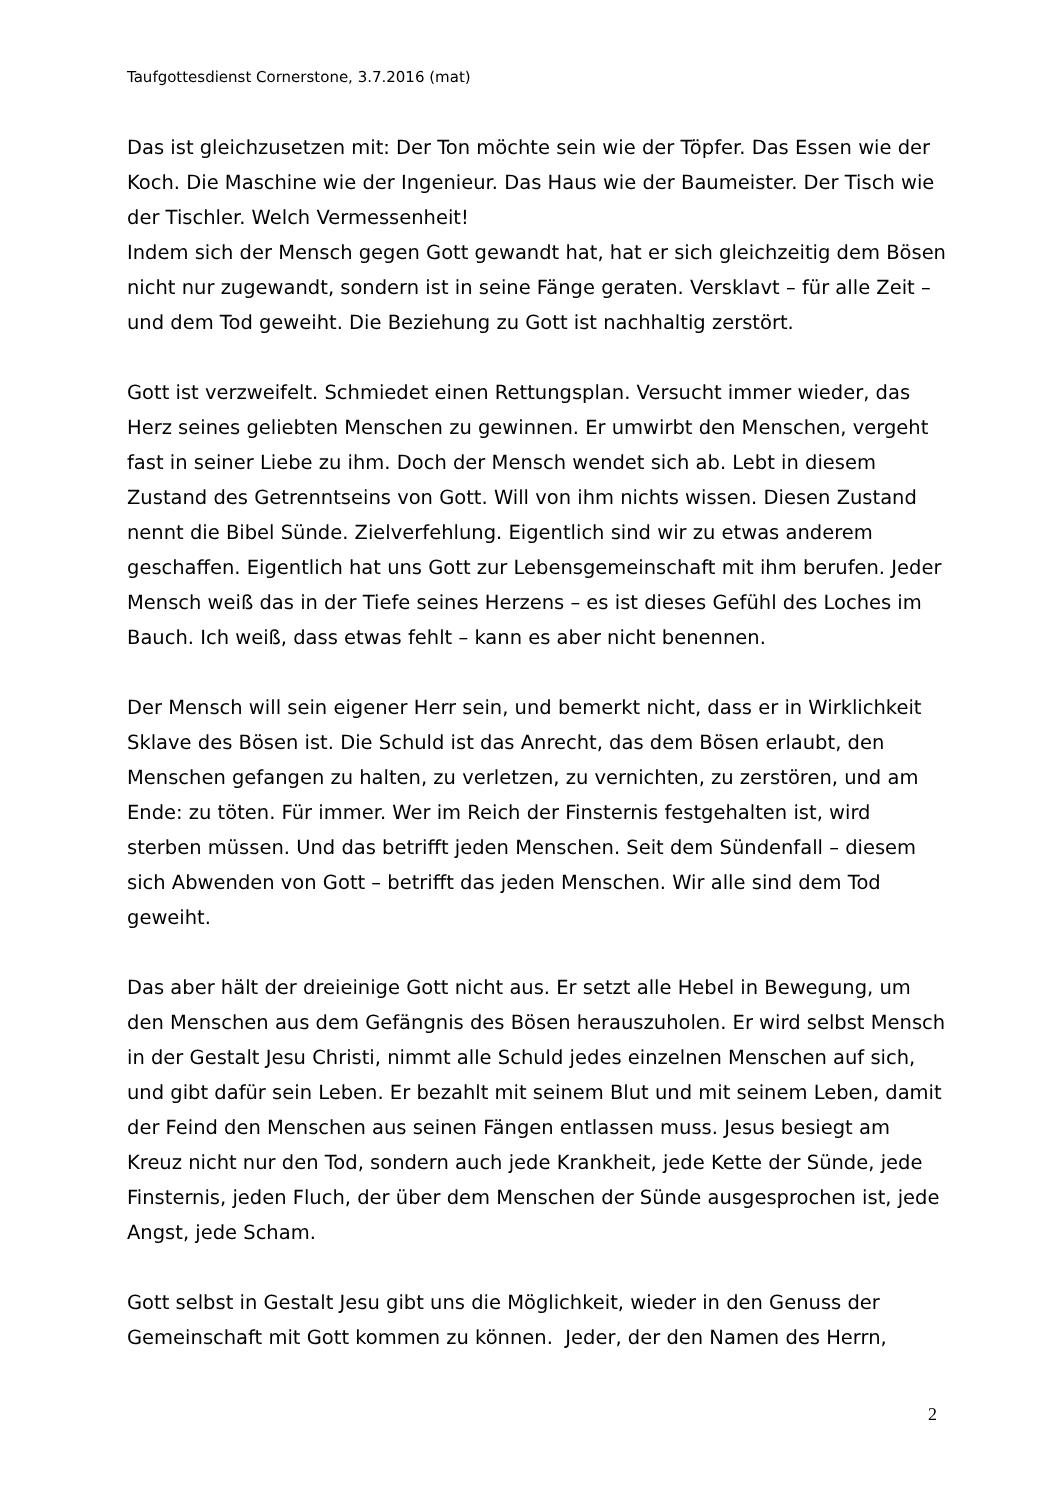Taufgottesdienst Cornerstone, 3.7.2016 (mat)
Das ist gleichzusetzen mit: Der Ton möchte sein wie der Töpfer. Das Essen wie der Koch. Die Maschine wie der Ingenieur. Das Haus wie der Baumeister. Der Tisch wie der Tischler. Welch Vermessenheit!
Indem sich der Mensch gegen Gott gewandt hat, hat er sich gleichzeitig dem Bösen nicht nur zugewandt, sondern ist in seine Fänge geraten. Versklavt – für alle Zeit – und dem Tod geweiht. Die Beziehung zu Gott ist nachhaltig zerstört.
Gott ist verzweifelt. Schmiedet einen Rettungsplan. Versucht immer wieder, das Herz seines geliebten Menschen zu gewinnen. Er umwirbt den Menschen, vergeht fast in seiner Liebe zu ihm. Doch der Mensch wendet sich ab. Lebt in diesem Zustand des Getrenntseins von Gott. Will von ihm nichts wissen. Diesen Zustand nennt die Bibel Sünde. Zielverfehlung. Eigentlich sind wir zu etwas anderem geschaffen. Eigentlich hat uns Gott zur Lebensgemeinschaft mit ihm berufen. Jeder Mensch weiß das in der Tiefe seines Herzens – es ist dieses Gefühl des Loches im Bauch. Ich weiß, dass etwas fehlt – kann es aber nicht benennen.
Der Mensch will sein eigener Herr sein, und bemerkt nicht, dass er in Wirklichkeit Sklave des Bösen ist. Die Schuld ist das Anrecht, das dem Bösen erlaubt, den Menschen gefangen zu halten, zu verletzen, zu vernichten, zu zerstören, und am Ende: zu töten. Für immer. Wer im Reich der Finsternis festgehalten ist, wird sterben müssen. Und das betrifft jeden Menschen. Seit dem Sündenfall – diesem sich Abwenden von Gott – betrifft das jeden Menschen. Wir alle sind dem Tod geweiht.
Das aber hält der dreieinige Gott nicht aus. Er setzt alle Hebel in Bewegung, um den Menschen aus dem Gefängnis des Bösen herauszuholen. Er wird selbst Mensch in der Gestalt Jesu Christi, nimmt alle Schuld jedes einzelnen Menschen auf sich, und gibt dafür sein Leben. Er bezahlt mit seinem Blut und mit seinem Leben, damit der Feind den Menschen aus seinen Fängen entlassen muss. Jesus besiegt am Kreuz nicht nur den Tod, sondern auch jede Krankheit, jede Kette der Sünde, jede Finsternis, jeden Fluch, der über dem Menschen der Sünde ausgesprochen ist, jede Angst, jede Scham.
Gott selbst in Gestalt Jesu gibt uns die Möglichkeit, wieder in den Genuss der Gemeinschaft mit Gott kommen zu können. Jeder, der den Namen des Herrn,
2